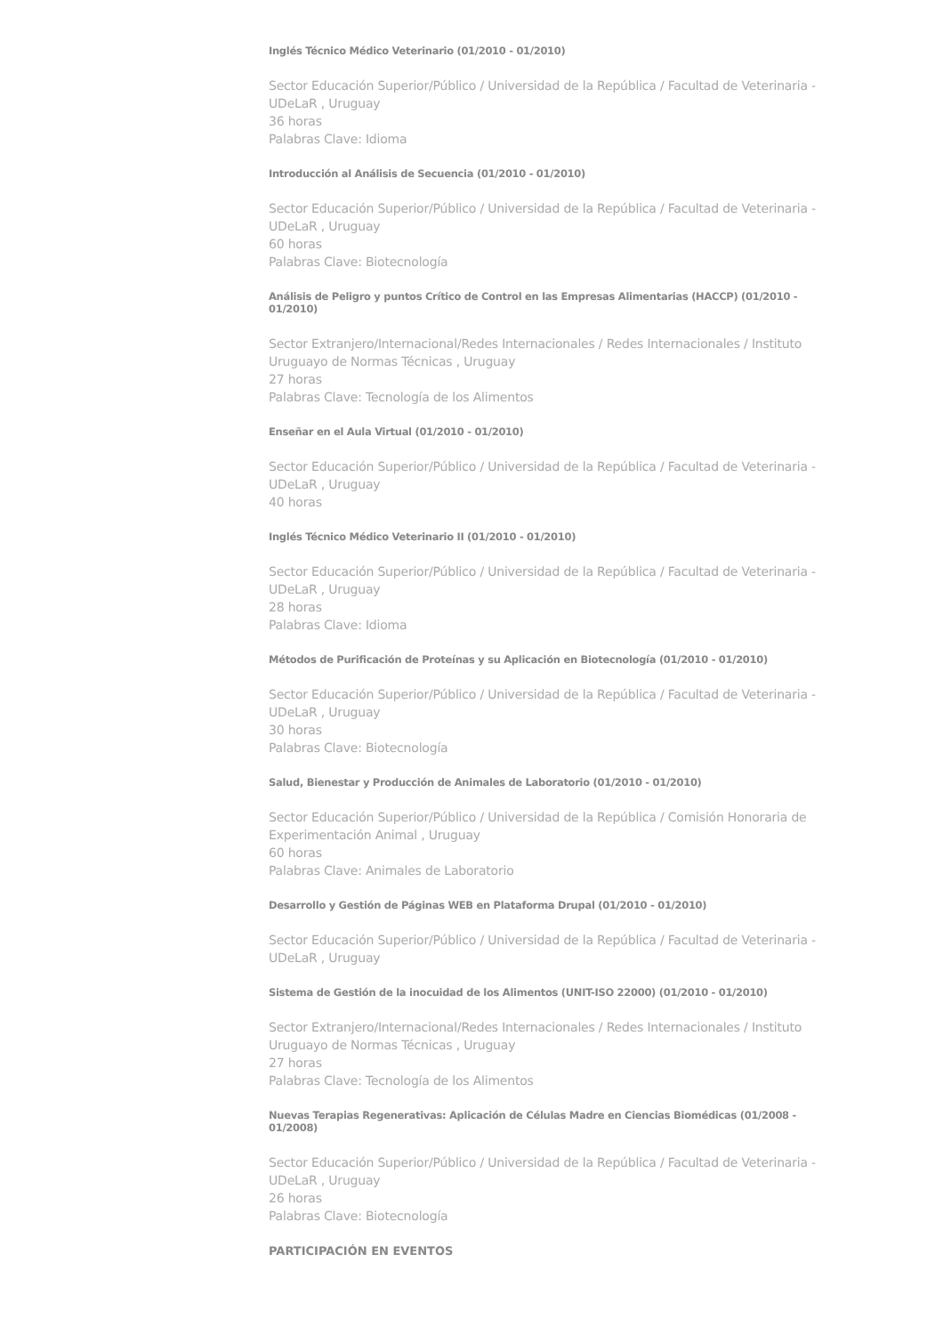Inglés Técnico Médico Veterinario (01/2010 - 01/2010)
Sector Educación Superior/Público / Universidad de la República / Facultad de Veterinaria - UDeLaR , Uruguay
36 horas
Palabras Clave: Idioma
Introducción al Análisis de Secuencia (01/2010 - 01/2010)
Sector Educación Superior/Público / Universidad de la República / Facultad de Veterinaria - UDeLaR , Uruguay
60 horas
Palabras Clave: Biotecnología
Análisis de Peligro y puntos Crítico de Control en las Empresas Alimentarias (HACCP) (01/2010 - 01/2010)
Sector Extranjero/Internacional/Redes Internacionales / Redes Internacionales / Instituto Uruguayo de Normas Técnicas , Uruguay
27 horas
Palabras Clave: Tecnología de los Alimentos
Enseñar en el Aula Virtual (01/2010 - 01/2010)
Sector Educación Superior/Público / Universidad de la República / Facultad de Veterinaria - UDeLaR , Uruguay
40 horas
Inglés Técnico Médico Veterinario II (01/2010 - 01/2010)
Sector Educación Superior/Público / Universidad de la República / Facultad de Veterinaria - UDeLaR , Uruguay
28 horas
Palabras Clave: Idioma
Métodos de Purificación de Proteínas y su Aplicación en Biotecnología (01/2010 - 01/2010)
Sector Educación Superior/Público / Universidad de la República / Facultad de Veterinaria - UDeLaR , Uruguay
30 horas
Palabras Clave: Biotecnología
Salud, Bienestar y Producción de Animales de Laboratorio (01/2010 - 01/2010)
Sector Educación Superior/Público / Universidad de la República / Comisión Honoraria de Experimentación Animal , Uruguay
60 horas
Palabras Clave: Animales de Laboratorio
Desarrollo y Gestión de Páginas WEB en Plataforma Drupal (01/2010 - 01/2010)
Sector Educación Superior/Público / Universidad de la República / Facultad de Veterinaria - UDeLaR , Uruguay
Sistema de Gestión de la inocuidad de los Alimentos (UNIT-ISO 22000) (01/2010 - 01/2010)
Sector Extranjero/Internacional/Redes Internacionales / Redes Internacionales / Instituto Uruguayo de Normas Técnicas , Uruguay
27 horas
Palabras Clave: Tecnología de los Alimentos
Nuevas Terapias Regenerativas: Aplicación de Células Madre en Ciencias Biomédicas (01/2008 - 01/2008)
Sector Educación Superior/Público / Universidad de la República / Facultad de Veterinaria - UDeLaR , Uruguay
26 horas
Palabras Clave: Biotecnología
PARTICIPACIÓN EN EVENTOS